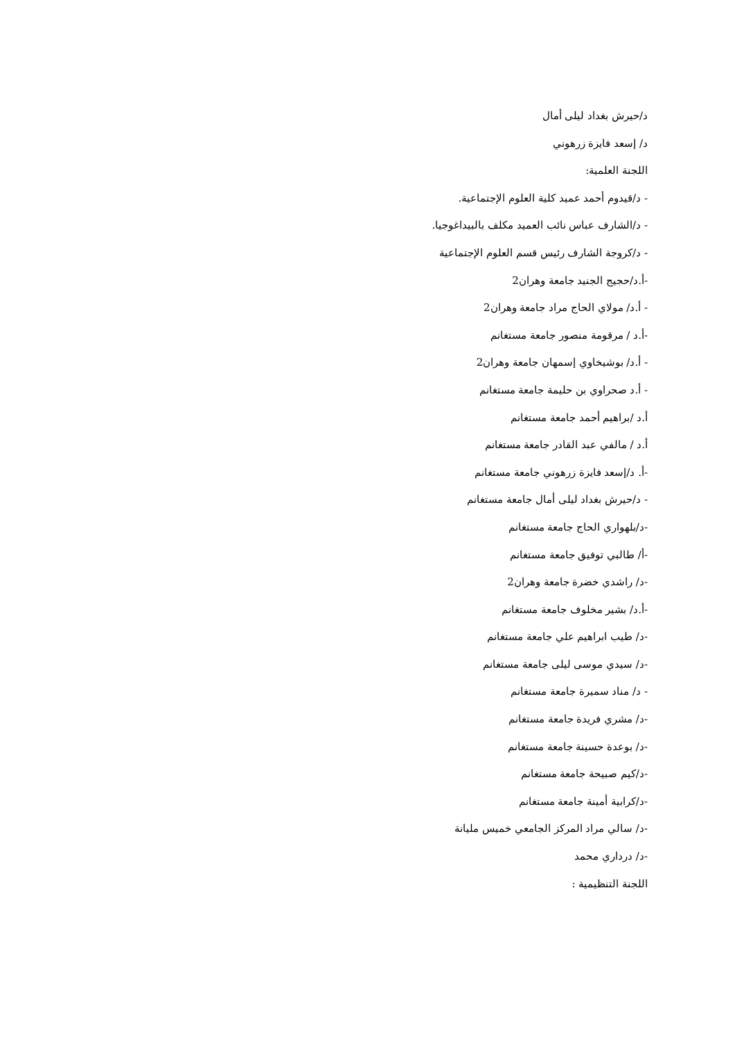د/حيرش بغداد ليلى أمال
د/ إسعد فايزة زرهوني
اللجنة العلمية:
- د/قيدوم أحمد عميد كلية العلوم الإجتماعية.
- د/الشارف عباس نائب العميد مكلف بالبيداغوجيا.
- د/كروجة الشارف رئيس قسم العلوم الإجتماعية
-أ.د/حجيج الجنيد جامعة وهران2
- أ.د/ مولاي الحاج مراد جامعة وهران2
-أ.د / مرقومة منصور جامعة مستغانم
- أ.د/ بوشيخاوي إسمهان جامعة وهران2
- أ.د صحراوي بن حليمة جامعة مستغانم
أ.د /براهيم أحمد جامعة مستغانم
أ.د / مالفي عبد القادر جامعة مستغانم
-أ. د/إسعد فايزة زرهوني جامعة مستغانم
- د/حيرش بغداد ليلى أمال جامعة مستغانم
-د/بلهواري الحاج جامعة مستغانم
-أ/ طالبي توفيق جامعة مستغانم
-د/ راشدي خضرة جامعة وهران2
-أ.د/ بشير مخلوف جامعة مستغانم
-د/ طيب ابراهيم علي جامعة مستغانم
-د/ سيدي موسى ليلى جامعة مستغانم
- د/ مناد سميرة جامعة مستغانم
-د/ مشري فريدة جامعة مستغانم
-د/ بوعدة حسينة جامعة مستغانم
-د/كيم صبيحة جامعة مستغانم
-د/كرابية أمينة جامعة مستغانم
-د/ سالي مراد المركز الجامعي خميس مليانة
-د/ درداري محمد
اللجنة التنظيمية :